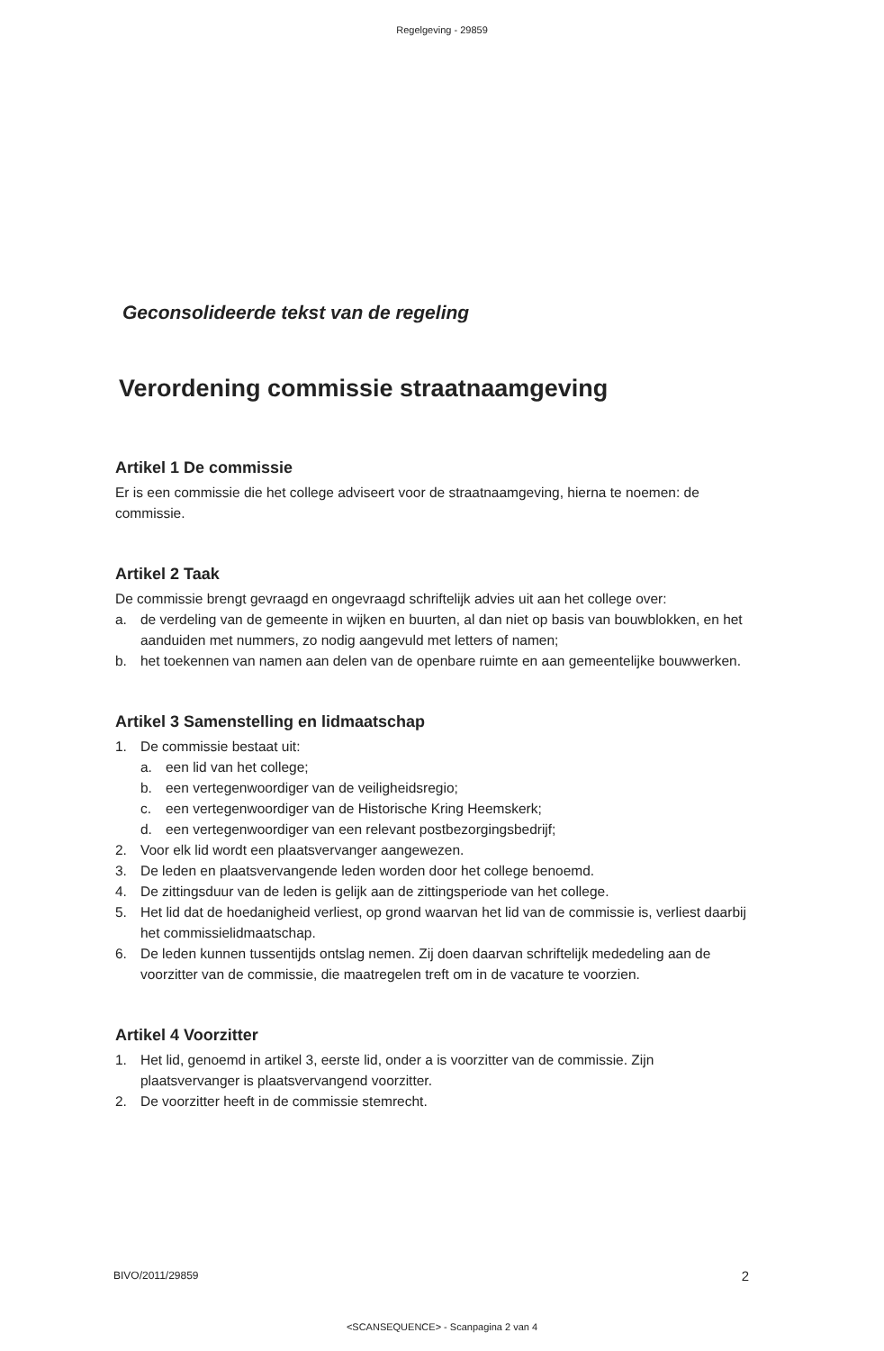Regelgeving - 29859
Geconsolideerde tekst van de regeling
Verordening commissie straatnaamgeving
Artikel 1 De commissie
Er is een commissie die het college adviseert voor de straatnaamgeving, hierna te noemen: de commissie.
Artikel 2 Taak
De commissie brengt gevraagd en ongevraagd schriftelijk advies uit aan het college over:
a. de verdeling van de gemeente in wijken en buurten, al dan niet op basis van bouwblokken, en het aanduiden met nummers, zo nodig aangevuld met letters of namen;
b. het toekennen van namen aan delen van de openbare ruimte en aan gemeentelijke bouwwerken.
Artikel 3 Samenstelling en lidmaatschap
1. De commissie bestaat uit:
a. een lid van het college;
b. een vertegenwoordiger van de veiligheidsregio;
c. een vertegenwoordiger van de Historische Kring Heemskerk;
d. een vertegenwoordiger van een relevant postbezorgingsbedrijf;
2. Voor elk lid wordt een plaatsvervanger aangewezen.
3. De leden en plaatsvervangende leden worden door het college benoemd.
4. De zittingsduur van de leden is gelijk aan de zittingsperiode van het college.
5. Het lid dat de hoedanigheid verliest, op grond waarvan het lid van de commissie is, verliest daarbij het commissielidmaatschap.
6. De leden kunnen tussentijds ontslag nemen. Zij doen daarvan schriftelijk mededeling aan de voorzitter van de commissie, die maatregelen treft om in de vacature te voorzien.
Artikel 4 Voorzitter
1. Het lid, genoemd in artikel 3, eerste lid, onder a is voorzitter van de commissie. Zijn plaatsvervanger is plaatsvervangend voorzitter.
2. De voorzitter heeft in de commissie stemrecht.
BIVO/2011/29859 2
<SCANSEQUENCE> - Scanpagina 2 van 4